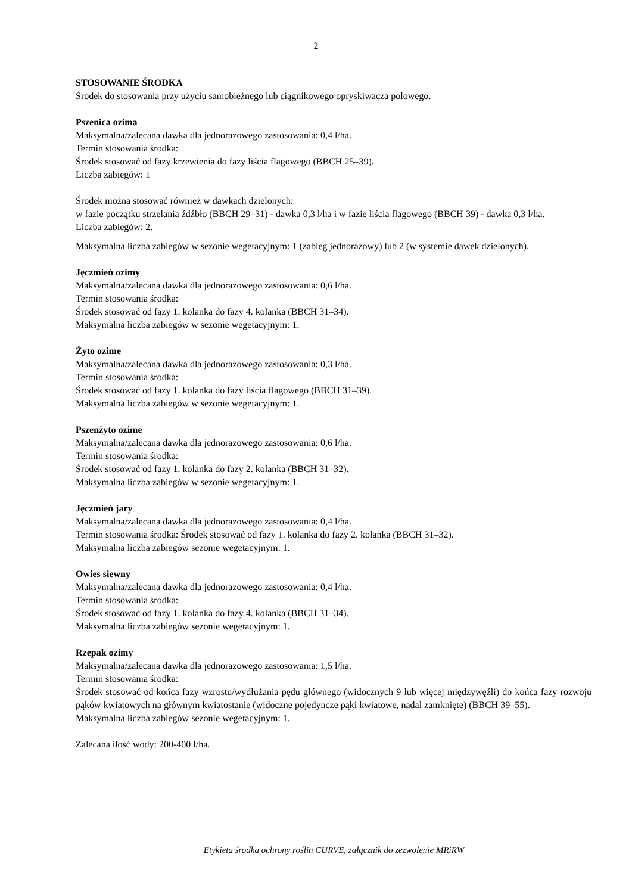2
STOSOWANIE ŚRODKA
Środek do stosowania przy użyciu samobieżnego lub ciągnikowego opryskiwacza polowego.
Pszenica ozima
Maksymalna/zalecana dawka dla jednorazowego zastosowania: 0,4 l/ha.
Termin stosowania środka:
Środek stosować od fazy krzewienia do fazy liścia flagowego (BBCH 25–39).
Liczba zabiegów: 1
Środek można stosować również w dawkach dzielonych:
w fazie początku strzelania źdźbło (BBCH 29–31) - dawka 0,3 l/ha i w fazie liścia flagowego (BBCH 39) - dawka 0,3 l/ha.
Liczba zabiegów: 2.
Maksymalna liczba zabiegów w sezonie wegetacyjnym: 1 (zabieg jednorazowy) lub 2 (w systemie dawek dzielonych).
Jęczmień ozimy
Maksymalna/zalecana dawka dla jednorazowego zastosowania: 0,6 l/ha.
Termin stosowania środka:
Środek stosować od fazy 1. kolanka do fazy 4. kolanka (BBCH 31–34).
Maksymalna liczba zabiegów w sezonie wegetacyjnym: 1.
Żyto ozime
Maksymalna/zalecana dawka dla jednorazowego zastosowania: 0,3 l/ha.
Termin stosowania środka:
Środek stosować od fazy 1. kolanka do fazy liścia flagowego (BBCH 31–39).
Maksymalna liczba zabiegów w sezonie wegetacyjnym: 1.
Pszenżyto ozime
Maksymalna/zalecana dawka dla jednorazowego zastosowania: 0,6 l/ha.
Termin stosowania środka:
Środek stosować od fazy 1. kolanka do fazy 2. kolanka (BBCH 31–32).
Maksymalna liczba zabiegów w sezonie wegetacyjnym: 1.
Jęczmień jary
Maksymalna/zalecana dawka dla jednorazowego zastosowania: 0,4 l/ha.
Termin stosowania środka: Środek stosować od fazy 1. kolanka do fazy 2. kolanka (BBCH 31–32).
Maksymalna liczba zabiegów sezonie wegetacyjnym: 1.
Owies siewny
Maksymalna/zalecana dawka dla jednorazowego zastosowania: 0,4 l/ha.
Termin stosowania środka:
Środek stosować od fazy 1. kolanka do fazy 4. kolanka (BBCH 31–34).
Maksymalna liczba zabiegów sezonie wegetacyjnym: 1.
Rzepak ozimy
Maksymalna/zalecana dawka dla jednorazowego zastosowania: 1,5 l/ha.
Termin stosowania środka:
Środek stosować od końca fazy wzrostu/wydłużania pędu głównego (widocznych 9 lub więcej międzywęźli) do końca fazy rozwoju pąków kwiatowych na głównym kwiatostanie (widoczne pojedyncze pąki kwiatowe, nadal zamknięte) (BBCH 39–55).
Maksymalna liczba zabiegów sezonie wegetacyjnym: 1.
Zalecana ilość wody: 200-400 l/ha.
Etykieta środka ochrony roślin CURVE, załącznik do zezwolenie MRiRW